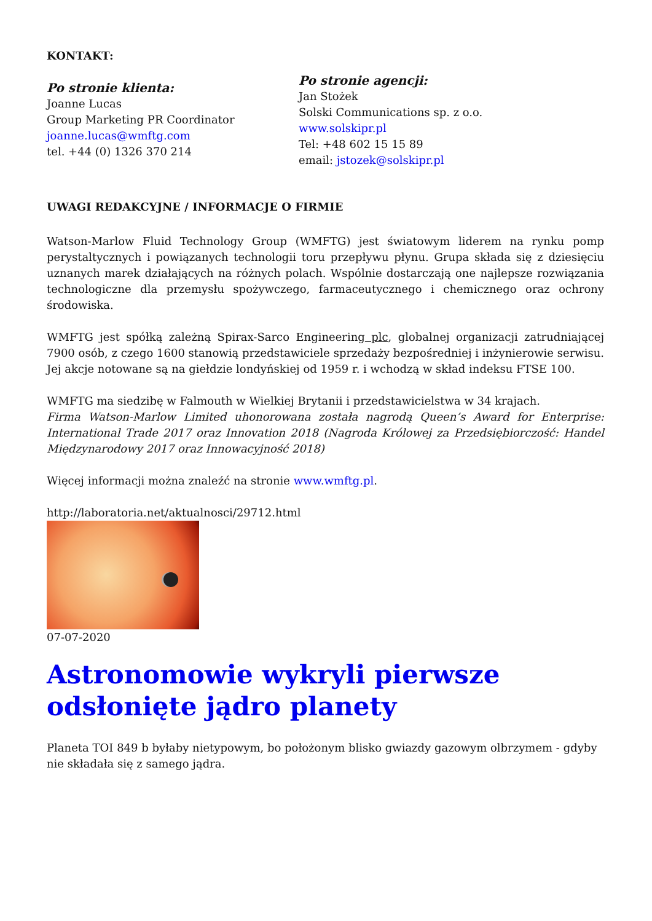KONTAKT:
Po stronie klienta:
Joanne Lucas
Group Marketing PR Coordinator
joanne.lucas@wmftg.com
tel. +44 (0) 1326 370 214
Po stronie agencji:
Jan Stożek
Solski Communications sp. z o.o.
www.solskipr.pl
Tel: +48 602 15 15 89
email: jstozek@solskipr.pl
UWAGI REDAKCYJNE / INFORMACJE O FIRMIE
Watson-Marlow Fluid Technology Group (WMFTG) jest światowym liderem na rynku pomp perystaltycznych i powiązanych technologii toru przepływu płynu. Grupa składa się z dziesięciu uznanych marek działających na różnych polach. Wspólnie dostarczają one najlepsze rozwiązania technologiczne dla przemysłu spożywczego, farmaceutycznego i chemicznego oraz ochrony środowiska.
WMFTG jest spółką zależną Spirax-Sarco Engineering plc, globalnej organizacji zatrudniającej 7900 osób, z czego 1600 stanowią przedstawiciele sprzedaży bezpośredniej i inżynierowie serwisu. Jej akcje notowane są na giełdzie londyńskiej od 1959 r. i wchodzą w skład indeksu FTSE 100.
WMFTG ma siedzibę w Falmouth w Wielkiej Brytanii i przedstawicielstwa w 34 krajach.
Firma Watson-Marlow Limited uhonorowana została nagrodą Queen’s Award for Enterprise: International Trade 2017 oraz Innovation 2018 (Nagroda Królowej za Przedsiębiorczość: Handel Międzynarodowy 2017 oraz Innowacyjność 2018)
Więcej informacji można znaleźć na stronie www.wmftg.pl.
http://laboratoria.net/aktualnosci/29712.html
07-07-2020
Astronomowie wykryli pierwsze odsłonięte jądro planety
Planeta TOI 849 b byłaby nietypowym, bo położonym blisko gwiazdy gazowym olbrzymem - gdyby nie składała się z samego jądra.